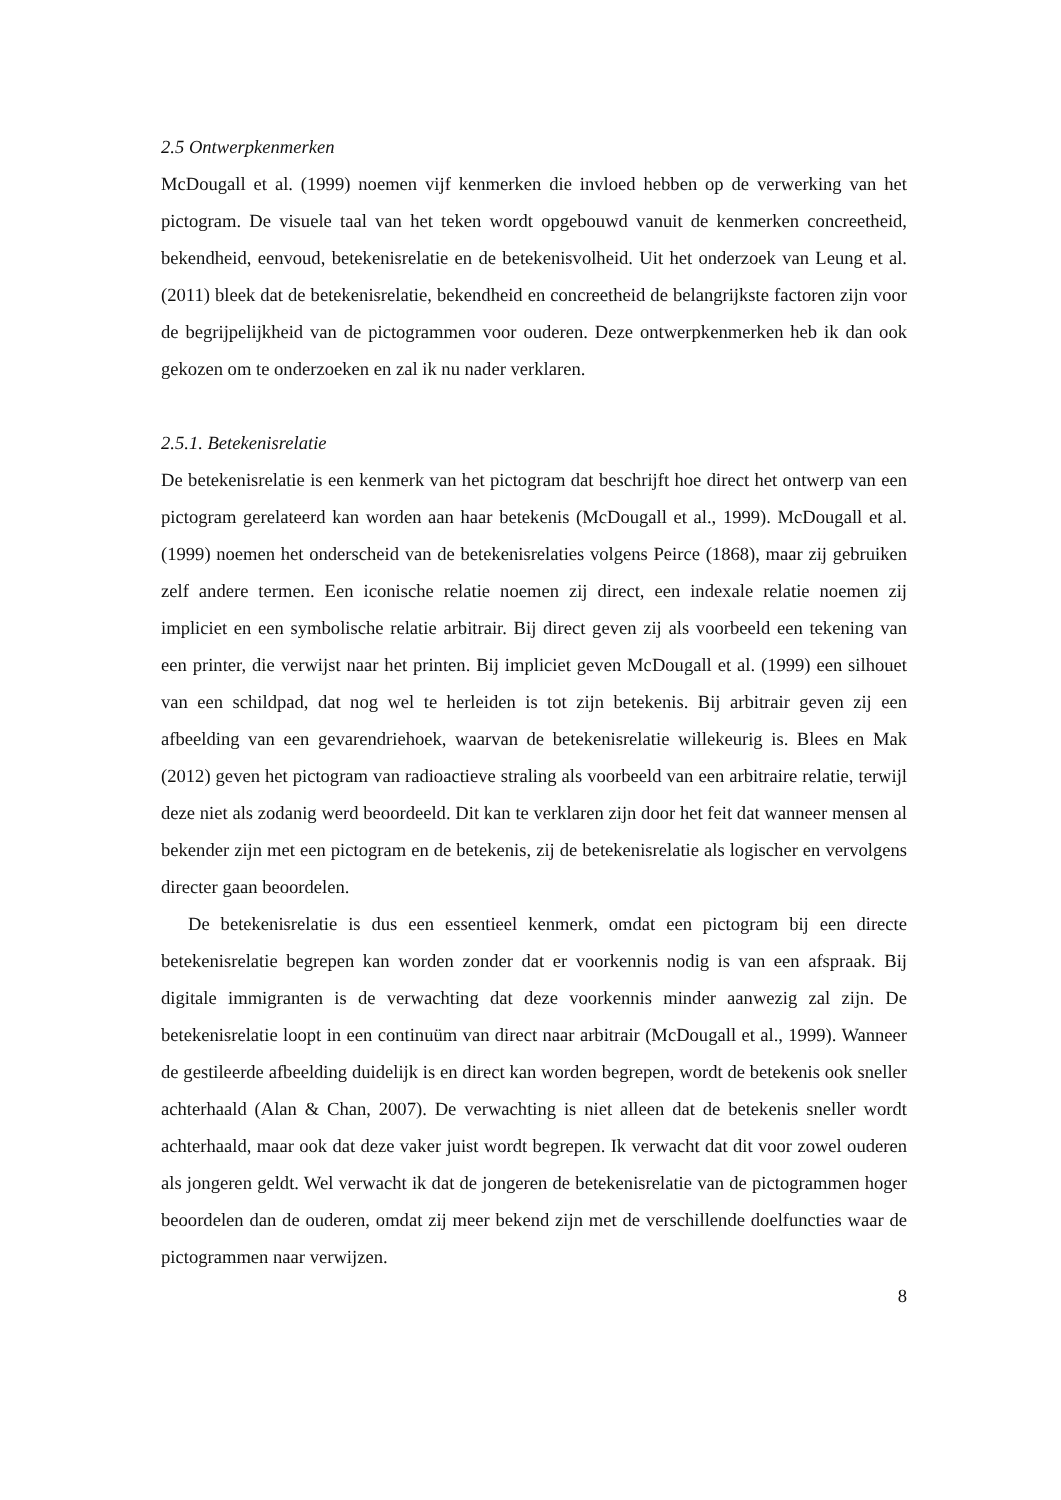2.5 Ontwerpkenmerken
McDougall et al. (1999) noemen vijf kenmerken die invloed hebben op de verwerking van het pictogram. De visuele taal van het teken wordt opgebouwd vanuit de kenmerken concreetheid, bekendheid, eenvoud, betekenisrelatie en de betekenisvolheid. Uit het onderzoek van Leung et al. (2011) bleek dat de betekenisrelatie, bekendheid en concreetheid de belangrijkste factoren zijn voor de begrijpelijkheid van de pictogrammen voor ouderen. Deze ontwerpkenmerken heb ik dan ook gekozen om te onderzoeken en zal ik nu nader verklaren.
2.5.1. Betekenisrelatie
De betekenisrelatie is een kenmerk van het pictogram dat beschrijft hoe direct het ontwerp van een pictogram gerelateerd kan worden aan haar betekenis (McDougall et al., 1999). McDougall et al. (1999) noemen het onderscheid van de betekenisrelaties volgens Peirce (1868), maar zij gebruiken zelf andere termen. Een iconische relatie noemen zij direct, een indexale relatie noemen zij impliciet en een symbolische relatie arbitrair. Bij direct geven zij als voorbeeld een tekening van een printer, die verwijst naar het printen. Bij impliciet geven McDougall et al. (1999) een silhouet van een schildpad, dat nog wel te herleiden is tot zijn betekenis. Bij arbitrair geven zij een afbeelding van een gevarendriehoek, waarvan de betekenisrelatie willekeurig is. Blees en Mak (2012) geven het pictogram van radioactieve straling als voorbeeld van een arbitraire relatie, terwijl deze niet als zodanig werd beoordeeld. Dit kan te verklaren zijn door het feit dat wanneer mensen al bekender zijn met een pictogram en de betekenis, zij de betekenisrelatie als logischer en vervolgens directer gaan beoordelen.
De betekenisrelatie is dus een essentieel kenmerk, omdat een pictogram bij een directe betekenisrelatie begrepen kan worden zonder dat er voorkennis nodig is van een afspraak. Bij digitale immigranten is de verwachting dat deze voorkennis minder aanwezig zal zijn. De betekenisrelatie loopt in een continuüm van direct naar arbitrair (McDougall et al., 1999). Wanneer de gestileerde afbeelding duidelijk is en direct kan worden begrepen, wordt de betekenis ook sneller achterhaald (Alan & Chan, 2007). De verwachting is niet alleen dat de betekenis sneller wordt achterhaald, maar ook dat deze vaker juist wordt begrepen. Ik verwacht dat dit voor zowel ouderen als jongeren geldt. Wel verwacht ik dat de jongeren de betekenisrelatie van de pictogrammen hoger beoordelen dan de ouderen, omdat zij meer bekend zijn met de verschillende doelfuncties waar de pictogrammen naar verwijzen.
8